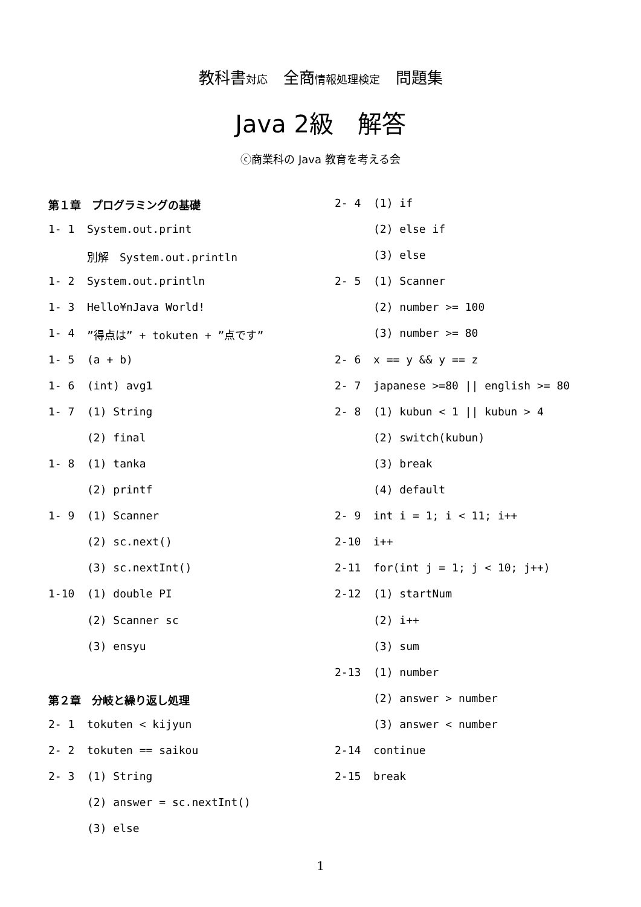教科書対応　全商情報処理検定　問題集
Java 2級　解答
ⓒ商業科の Java 教育を考える会
第１章　プログラミングの基礎
1- 1 System.out.print
別解　System.out.println
1- 2 System.out.println
1- 3 Hello¥nJava World!
1- 4”得点は” + tokuten + ”点です”
1- 5 (a + b)
1- 6 (int) avg1
1- 7 (1) String
(2) final
1- 8 (1) tanka
(2) printf
1- 9 (1) Scanner
(2) sc.next()
(3) sc.nextInt()
1-10 (1) double PI
(2) Scanner sc
(3) ensyu
第２章　分岐と繰り返し処理
2- 1 tokuten < kijyun
2- 2 tokuten == saikou
2- 3 (1) String
(2) answer = sc.nextInt()
(3) else
2- 4 (1) if
(2) else if
(3) else
2- 5 (1) Scanner
(2) number >= 100
(3) number >= 80
2- 6 x == y && y == z
2- 7 japanese >=80 || english >= 80
2- 8 (1) kubun < 1 || kubun > 4
(2) switch(kubun)
(3) break
(4) default
2- 9 int i = 1; i < 11; i++
2-10 i++
2-11 for(int j = 1; j < 10; j++)
2-12 (1) startNum
(2) i++
(3) sum
2-13 (1) number
(2) answer > number
(3) answer < number
2-14 continue
2-15 break
1